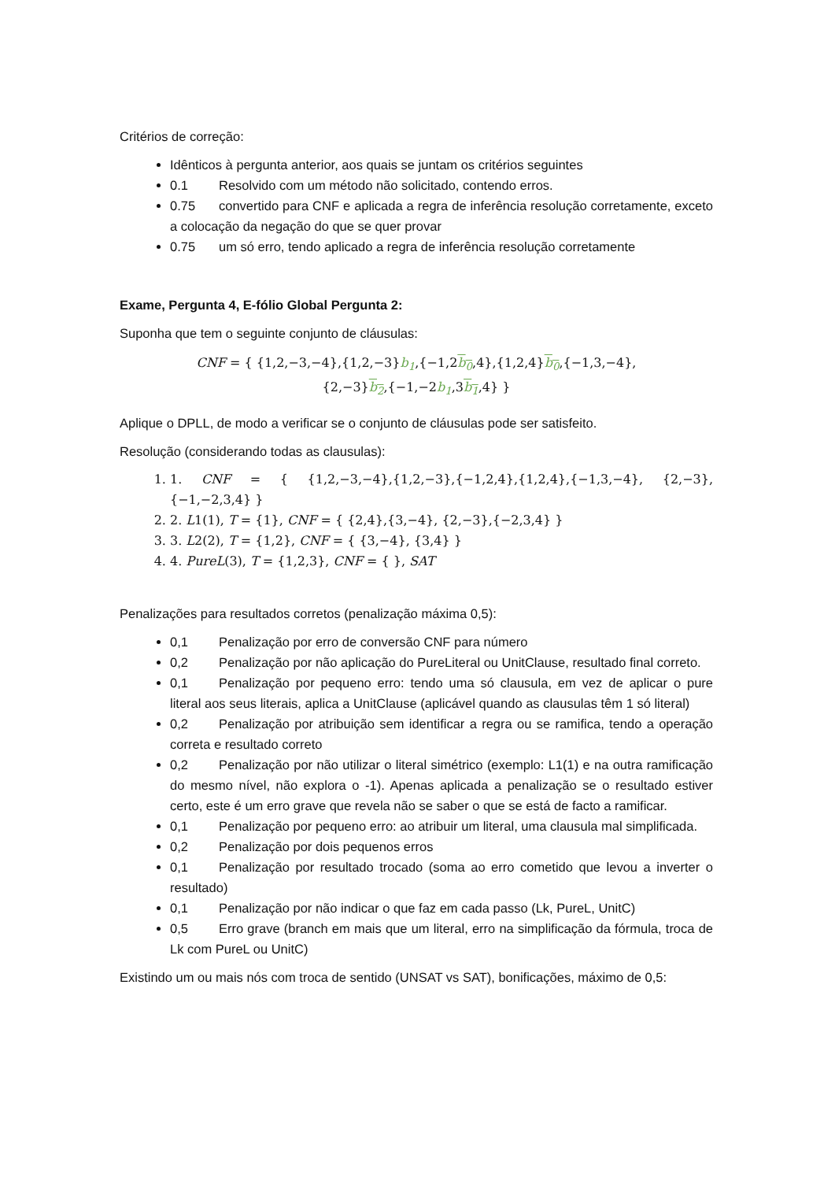Critérios de correção:
Idênticos à pergunta anterior, aos quais se juntam os critérios seguintes
0.1 Resolvido com um método não solicitado, contendo erros.
0.75 convertido para CNF e aplicada a regra de inferência resolução corretamente, exceto a colocação da negação do que se quer provar
0.75 um só erro, tendo aplicado a regra de inferência resolução corretamente
Exame, Pergunta 4, E-fólio Global Pergunta 2:
Suponha que tem o seguinte conjunto de cláusulas:
CNF = { {1,2,−3,−4},{1,2,−3}b<sub>1</sub>,{−1,2b<sub>0</sub>,4},{1,2,4}b<sub>0</sub>,{−1,3,−4},
{2,−3}b<sub>2</sub>,{−1,−2b<sub>1</sub>,3b<sub>1</sub>,4} }
Aplique o DPLL, de modo a verificar se o conjunto de cláusulas pode ser satisfeito.
Resolução (considerando todas as clausulas):
1. 1. CNF = { {1,2,−3,−4},{1,2,−3},{−1,2,4},{1,2,4},{−1,3,−4}, {2,−3},{−1,−2,3,4} }
2. 2. L1(1), T = {1}, CNF = { {2,4},{3,−4}, {2,−3},{−2,3,4} }
3. 3. L2(2), T = {1,2}, CNF = { {3,−4}, {3,4} }
4. 4. PureL(3), T = {1,2,3}, CNF = { }, SAT
Penalizações para resultados corretos (penalização máxima 0,5):
0,1 Penalização por erro de conversão CNF para número
0,2 Penalização por não aplicação do PureLiteral ou UnitClause, resultado final correto.
0,1 Penalização por pequeno erro: tendo uma só clausula, em vez de aplicar o pure literal aos seus literais, aplica a UnitClause (aplicável quando as clausulas têm 1 só literal)
0,2 Penalização por atribuição sem identificar a regra ou se ramifica, tendo a operação correta e resultado correto
0,2 Penalização por não utilizar o literal simétrico (exemplo: L1(1) e na outra ramificação do mesmo nível, não explora o -1). Apenas aplicada a penalização se o resultado estiver certo, este é um erro grave que revela não se saber o que se está de facto a ramificar.
0,1 Penalização por pequeno erro: ao atribuir um literal, uma clausula mal simplificada.
0,2 Penalização por dois pequenos erros
0,1 Penalização por resultado trocado (soma ao erro cometido que levou a inverter o resultado)
0,1 Penalização por não indicar o que faz em cada passo (Lk, PureL, UnitC)
0,5 Erro grave (branch em mais que um literal, erro na simplificação da fórmula, troca de Lk com PureL ou UnitC)
Existindo um ou mais nós com troca de sentido (UNSAT vs SAT), bonificações, máximo de 0,5: